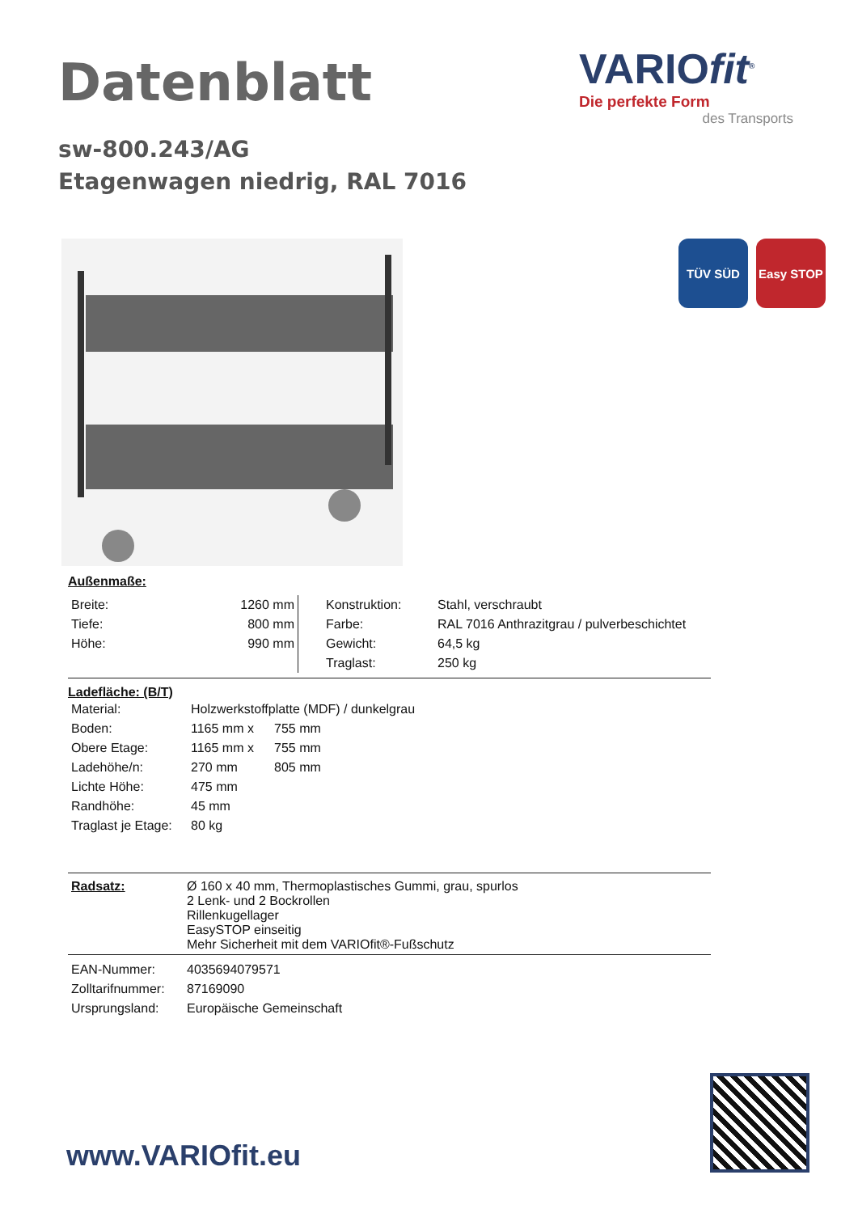Datenblatt
VARIOfit<sup>®</sup>
Die perfekte Form
des Transports
sw-800.243/AG
Etagenwagen niedrig, RAL 7016
TÜV SÜD Easy STOP
Außenmaße:
| Breite: | 1260 mm |
| Tiefe: | 800 mm |
| Höhe: | 990 mm |
| Konstruktion: | Stahl, verschraubt |
| Farbe: | RAL 7016 Anthrazitgrau / pulverbeschichtet |
| Gewicht: | 64,5 kg |
| Traglast: | 250 kg |
Ladefläche: (B/T)
| Material: | Holzwerkstoffplatte (MDF) / dunkelgrau | |
| Boden: | 1165 mm x | 755 mm |
| Obere Etage: | 1165 mm x | 755 mm |
| Ladehöhe/n: | 270 mm | 805 mm |
| Lichte Höhe: | 475 mm | |
| Randhöhe: | 45 mm | |
| Traglast je Etage: | 80 kg | |
| Radsatz: | Ø 160 x 40 mm, Thermoplastisches Gummi, grau, spurlos 2 Lenk- und 2 Bockrollen Rillenkugellager EasySTOP einseitig Mehr Sicherheit mit dem VARIOfit®-Fußschutz |
| EAN-Nummer: | 4035694079571 |
| Zolltarifnummer: | 87169090 |
| Ursprungsland: | Europäische Gemeinschaft |
www.VARIOfit.eu